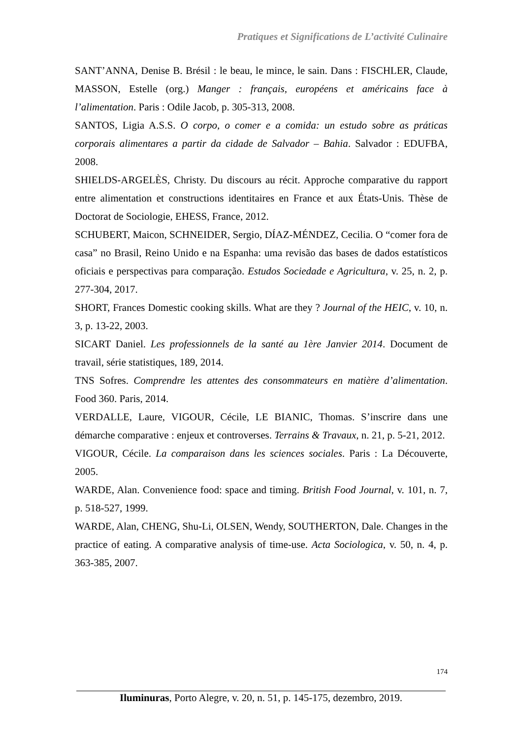Pratiques et Significations de L’activité Culinaire
SANT’ANNA, Denise B. Brésil : le beau, le mince, le sain. Dans : FISCHLER, Claude, MASSON, Estelle (org.) Manger : français, européens et américains face à l’alimentation. Paris : Odile Jacob, p. 305-313, 2008.
SANTOS, Ligia A.S.S. O corpo, o comer e a comida: un estudo sobre as práticas corporais alimentares a partir da cidade de Salvador – Bahia. Salvador : EDUFBA, 2008.
SHIELDS-ARGELÈS, Christy. Du discours au récit. Approche comparative du rapport entre alimentation et constructions identitaires en France et aux États-Unis. Thèse de Doctorat de Sociologie, EHESS, France, 2012.
SCHUBERT, Maicon, SCHNEIDER, Sergio, DÍAZ-MÉNDEZ, Cecilia. O “comer fora de casa” no Brasil, Reino Unido e na Espanha: uma revisão das bases de dados estatísticos oficiais e perspectivas para comparação. Estudos Sociedade e Agricultura, v. 25, n. 2, p. 277-304, 2017.
SHORT, Frances Domestic cooking skills. What are they ? Journal of the HEIC, v. 10, n. 3, p. 13-22, 2003.
SICART Daniel. Les professionnels de la santé au 1ère Janvier 2014. Document de travail, série statistiques, 189, 2014.
TNS Sofres. Comprendre les attentes des consommateurs en matière d’alimentation. Food 360. Paris, 2014.
VERDALLE, Laure, VIGOUR, Cécile, LE BIANIC, Thomas. S’inscrire dans une démarche comparative : enjeux et controverses. Terrains & Travaux, n. 21, p. 5-21, 2012.
VIGOUR, Cécile. La comparaison dans les sciences sociales. Paris : La Découverte, 2005.
WARDE, Alan. Convenience food: space and timing. British Food Journal, v. 101, n. 7, p. 518-527, 1999.
WARDE, Alan, CHENG, Shu-Li, OLSEN, Wendy, SOUTHERTON, Dale. Changes in the practice of eating. A comparative analysis of time-use. Acta Sociologica, v. 50, n. 4, p. 363-385, 2007.
174
Iluminuras, Porto Alegre, v. 20, n. 51, p. 145-175, dezembro, 2019.